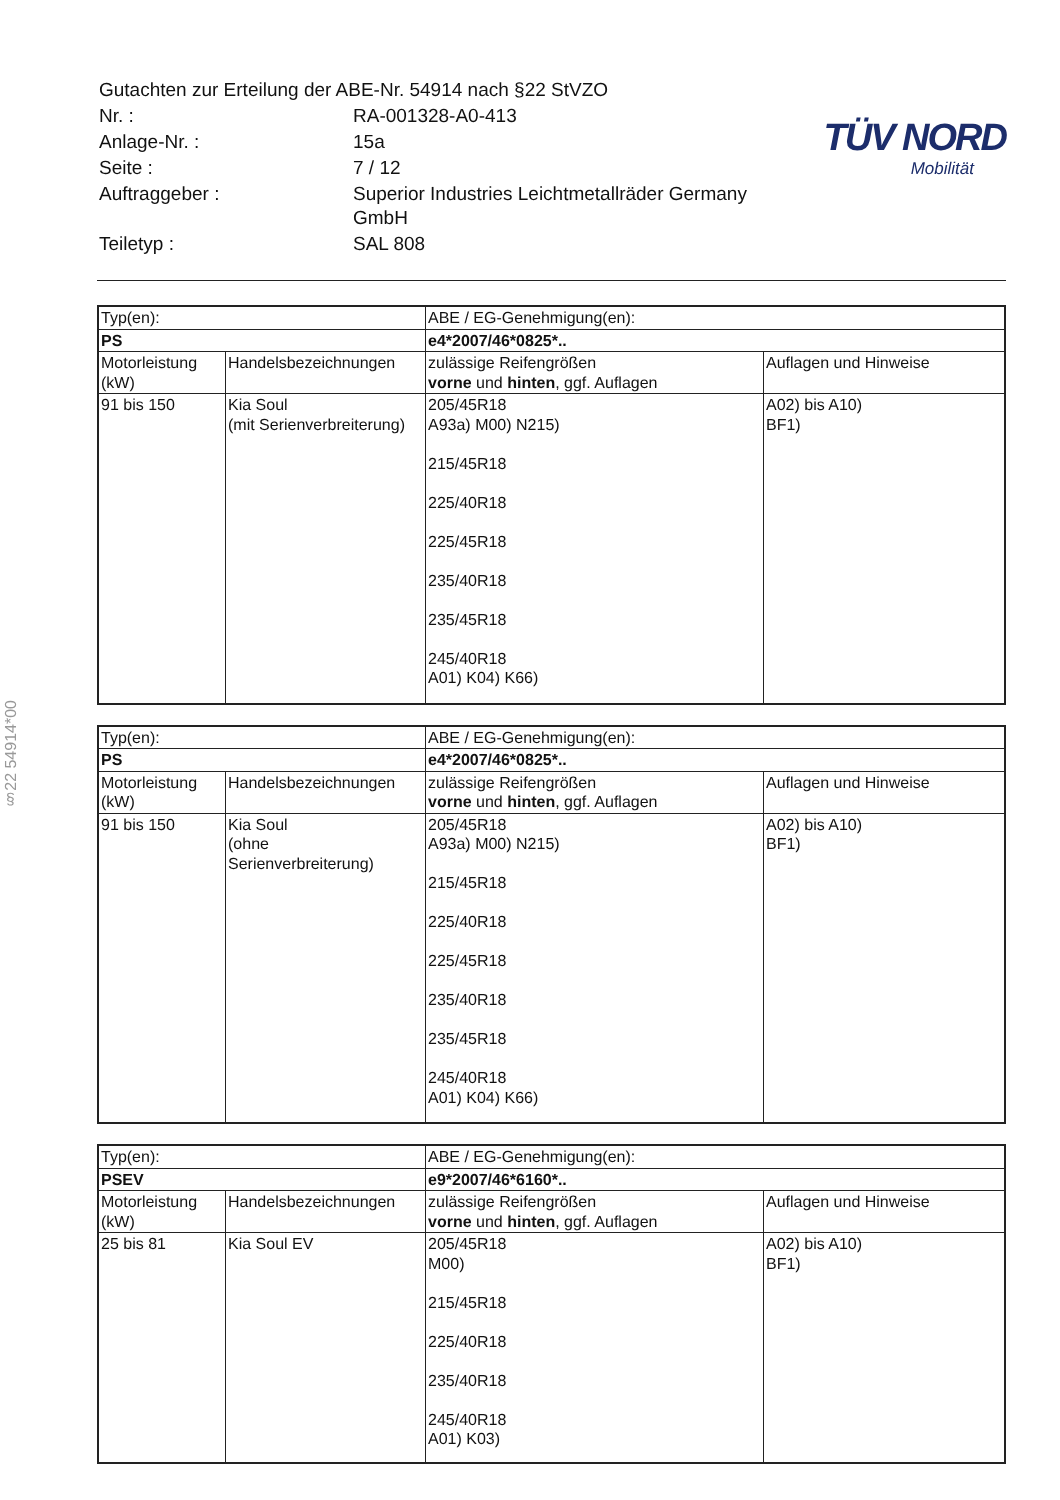§22 54914*00
| Gutachten zur Erteilung der ABE-Nr. 54914 nach §22 StVZO | |
| Nr. : | RA-001328-A0-413 |
| Anlage-Nr. : | 15a |
| Seite : | 7 / 12 |
| Auftraggeber : | Superior Industries Leichtmetallräder Germany GmbH |
| Teiletyp : | SAL 808 |
TÜV NORD
Mobilität
| Typ(en): | | ABE / EG-Genehmigung(en): | |
| PS | | e4*2007/46*0825*.. | |
| Motorleistung (kW) | Handelsbezeichnungen | zulässige Reifengrößen vorne und hinten , ggf. Auflagen | Auflagen und Hinweise |
| 91 bis 150 | Kia Soul (mit Serienverbreiterung) | 205/45R18 A93a) M00) N215) 215/45R18 225/40R18 225/45R18 235/40R18 235/45R18 245/40R18 A01) K04) K66) | A02) bis A10) BF1) |
| Typ(en): | | ABE / EG-Genehmigung(en): | |
| PS | | e4*2007/46*0825*.. | |
| Motorleistung (kW) | Handelsbezeichnungen | zulässige Reifengrößen vorne und hinten , ggf. Auflagen | Auflagen und Hinweise |
| 91 bis 150 | Kia Soul (ohne Serienverbreiterung) | 205/45R18 A93a) M00) N215) 215/45R18 225/40R18 225/45R18 235/40R18 235/45R18 245/40R18 A01) K04) K66) | A02) bis A10) BF1) |
| Typ(en): | | ABE / EG-Genehmigung(en): | |
| PSEV | | e9*2007/46*6160*.. | |
| Motorleistung (kW) | Handelsbezeichnungen | zulässige Reifengrößen vorne und hinten , ggf. Auflagen | Auflagen und Hinweise |
| 25 bis 81 | Kia Soul EV | 205/45R18 M00) 215/45R18 225/40R18 235/40R18 245/40R18 A01) K03) | A02) bis A10) BF1) |